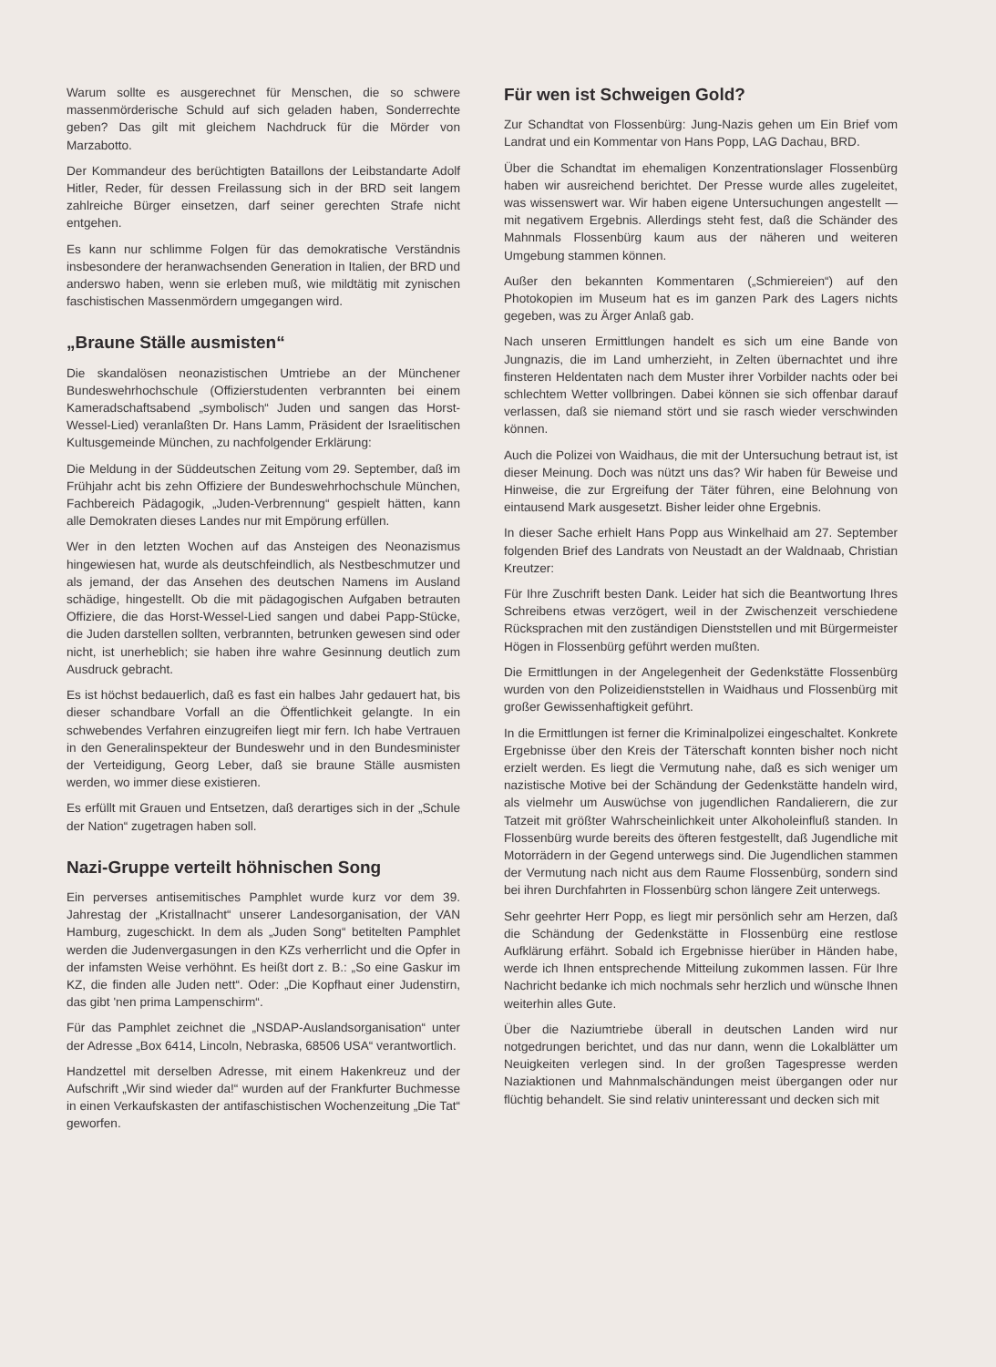Warum sollte es ausgerechnet für Menschen, die so schwere massenmörderische Schuld auf sich geladen haben, Sonderrechte geben? Das gilt mit gleichem Nachdruck für die Mörder von Marzabotto.
Der Kommandeur des berüchtigten Bataillons der Leibstandarte Adolf Hitler, Reder, für dessen Freilassung sich in der BRD seit langem zahlreiche Bürger einsetzen, darf seiner gerechten Strafe nicht entgehen.
Es kann nur schlimme Folgen für das demokratische Verständnis insbesondere der heranwachsenden Generation in Italien, der BRD und anderswo haben, wenn sie erleben muß, wie mildtätig mit zynischen faschistischen Massenmördern umgegangen wird.
„Braune Ställe ausmisten“
Die skandalösen neonazistischen Umtriebe an der Münchener Bundeswehrhochschule (Offizierstudenten verbrannten bei einem Kameradschaftsabend „symbolisch“ Juden und sangen das Horst-Wessel-Lied) veranlaßten Dr. Hans Lamm, Präsident der Israelitischen Kultusgemeinde München, zu nachfolgender Erklärung:
Die Meldung in der Süddeutschen Zeitung vom 29. September, daß im Frühjahr acht bis zehn Offiziere der Bundeswehrhochschule München, Fachbereich Pädagogik, „Juden-Verbrennung“ gespielt hätten, kann alle Demokraten dieses Landes nur mit Empörung erfüllen.
Wer in den letzten Wochen auf das Ansteigen des Neonazismus hingewiesen hat, wurde als deutschfeindlich, als Nestbeschmutzer und als jemand, der das Ansehen des deutschen Namens im Ausland schädige, hingestellt. Ob die mit pädagogischen Aufgaben betrauten Offiziere, die das Horst-Wessel-Lied sangen und dabei Papp-Stücke, die Juden darstellen sollten, verbrannten, betrunken gewesen sind oder nicht, ist unerheblich; sie haben ihre wahre Gesinnung deutlich zum Ausdruck gebracht.
Es ist höchst bedauerlich, daß es fast ein halbes Jahr gedauert hat, bis dieser schandbare Vorfall an die Öffentlichkeit gelangte. In ein schwebendes Verfahren einzugreifen liegt mir fern. Ich habe Vertrauen in den Generalinspekteur der Bundeswehr und in den Bundesminister der Verteidigung, Georg Leber, daß sie braune Ställe ausmisten werden, wo immer diese existieren.
Es erfüllt mit Grauen und Entsetzen, daß derartiges sich in der „Schule der Nation“ zugetragen haben soll.
Nazi-Gruppe verteilt höhnischen Song
Ein perverses antisemitisches Pamphlet wurde kurz vor dem 39. Jahrestag der „Kristallnacht“ unserer Landesorganisation, der VAN Hamburg, zugeschickt. In dem als „Juden Song“ betitelten Pamphlet werden die Judenvergasungen in den KZs verherrlicht und die Opfer in der infamsten Weise verhöhnt. Es heißt dort z. B.: „So eine Gaskur im KZ, die finden alle Juden nett“. Oder: „Die Kopfhaut einer Judenstirn, das gibt 'nen prima Lampenschirm“.
Für das Pamphlet zeichnet die „NSDAP-Auslandsorganisation“ unter der Adresse „Box 6414, Lincoln, Nebraska, 68506 USA“ verantwortlich.
Handzettel mit derselben Adresse, mit einem Hakenkreuz und der Aufschrift „Wir sind wieder da!“ wurden auf der Frankfurter Buchmesse in einen Verkaufskasten der antifaschistischen Wochenzeitung „Die Tat“ geworfen.
Für wen ist Schweigen Gold?
Zur Schandtat von Flossenbürg: Jung-Nazis gehen um Ein Brief vom Landrat und ein Kommentar von Hans Popp, LAG Dachau, BRD.
Über die Schandtat im ehemaligen Konzentrationslager Flossenbürg haben wir ausreichend berichtet. Der Presse wurde alles zugeleitet, was wissenswert war. Wir haben eigene Untersuchungen angestellt — mit negativem Ergebnis. Allerdings steht fest, daß die Schänder des Mahnmals Flossenbürg kaum aus der näheren und weiteren Umgebung stammen können.
Außer den bekannten Kommentaren („Schmiereien“) auf den Photokopien im Museum hat es im ganzen Park des Lagers nichts gegeben, was zu Ärger Anlaß gab.
Nach unseren Ermittlungen handelt es sich um eine Bande von Jungnazis, die im Land umherzieht, in Zelten übernachtet und ihre finsteren Heldentaten nach dem Muster ihrer Vorbilder nachts oder bei schlechtem Wetter vollbringen. Dabei können sie sich offenbar darauf verlassen, daß sie niemand stört und sie rasch wieder verschwinden können.
Auch die Polizei von Waidhaus, die mit der Untersuchung betraut ist, ist dieser Meinung. Doch was nützt uns das? Wir haben für Beweise und Hinweise, die zur Ergreifung der Täter führen, eine Belohnung von eintausend Mark ausgesetzt. Bisher leider ohne Ergebnis.
In dieser Sache erhielt Hans Popp aus Winkelhaid am 27. September folgenden Brief des Landrats von Neustadt an der Waldnaab, Christian Kreutzer:
Für Ihre Zuschrift besten Dank. Leider hat sich die Beantwortung Ihres Schreibens etwas verzögert, weil in der Zwischenzeit verschiedene Rücksprachen mit den zuständigen Dienststellen und mit Bürgermeister Högen in Flossenbürg geführt werden mußten.
Die Ermittlungen in der Angelegenheit der Gedenkstätte Flossenbürg wurden von den Polizeidienststellen in Waidhaus und Flossenbürg mit großer Gewissenhaftigkeit geführt.
In die Ermittlungen ist ferner die Kriminalpolizei eingeschaltet. Konkrete Ergebnisse über den Kreis der Täterschaft konnten bisher noch nicht erzielt werden. Es liegt die Vermutung nahe, daß es sich weniger um nazistische Motive bei der Schändung der Gedenkstätte handeln wird, als vielmehr um Auswüchse von jugendlichen Randalierern, die zur Tatzeit mit größter Wahrscheinlichkeit unter Alkoholeinfluß standen. In Flossenbürg wurde bereits des öfteren festgestellt, daß Jugendliche mit Motorrädern in der Gegend unterwegs sind. Die Jugendlichen stammen der Vermutung nach nicht aus dem Raume Flossenbürg, sondern sind bei ihren Durchfahrten in Flossenbürg schon längere Zeit unterwegs.
Sehr geehrter Herr Popp, es liegt mir persönlich sehr am Herzen, daß die Schändung der Gedenkstätte in Flossenbürg eine restlose Aufklärung erfährt. Sobald ich Ergebnisse hierüber in Händen habe, werde ich Ihnen entsprechende Mitteilung zukommen lassen. Für Ihre Nachricht bedanke ich mich nochmals sehr herzlich und wünsche Ihnen weiterhin alles Gute.
Über die Naziumtriebe überall in deutschen Landen wird nur notgedrungen berichtet, und das nur dann, wenn die Lokalblätter um Neuigkeiten verlegen sind. In der großen Tagespresse werden Naziaktionen und Mahnmalschändungen meist übergangen oder nur flüchtig behandelt. Sie sind relativ uninteressant und decken sich mit